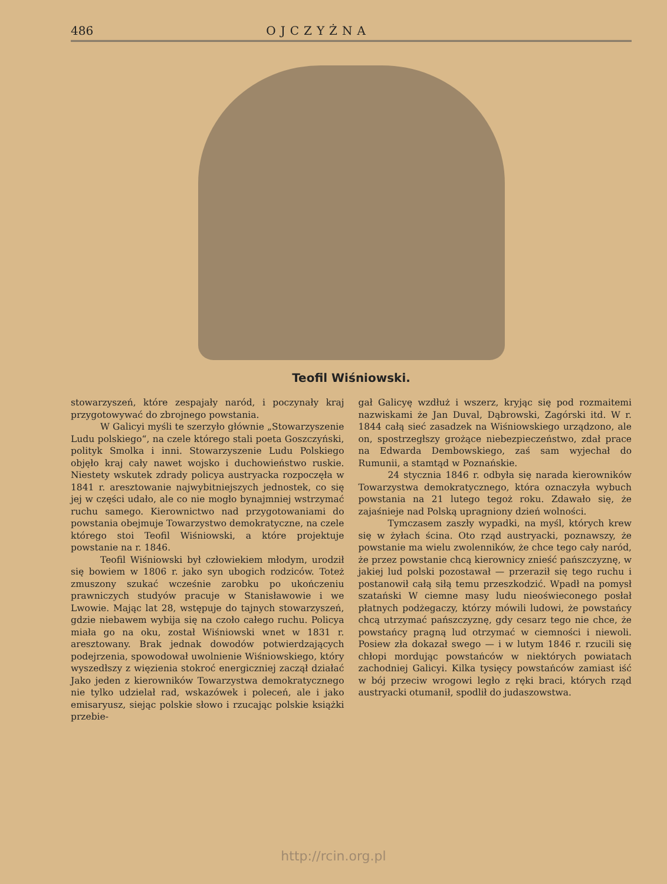486 OJCZYŻNA
Teofil Wiśniowski.
stowarzyszeń, które zespajały naród, i poczynały kraj przygotowywać do zbrojnego powstania.
W Galicyi myśli te szerzyło głównie „Stowarzyszenie Ludu polskiego“, na czele którego stali poeta Goszczyński, polityk Smolka i inni. Stowarzyszenie Ludu Polskiego objęło kraj cały nawet wojsko i duchowieństwo ruskie. Niestety wskutek zdrady policya austryacka rozpoczęła w 1841 r. aresztowanie najwybitniejszych jednostek, co się jej w części udało, ale co nie mogło bynajmniej wstrzymać ruchu samego. Kierownictwo nad przygotowaniami do powstania obejmuje Towarzystwo demokratyczne, na czele którego stoi Teofil Wiśniowski, a które projektuje powstanie na r. 1846.
Teofil Wiśniowski był człowiekiem młodym, urodził się bowiem w 1806 r. jako syn ubogich rodziców. Toteż zmuszony szukać wcześnie zarobku po ukończeniu prawniczych studyów pracuje w Stanisławowie i we Lwowie. Mając lat 28, wstępuje do tajnych stowarzyszeń, gdzie niebawem wybija się na czoło całego ruchu. Policya miała go na oku, został Wiśniowski wnet w 1831 r. aresztowany. Brak jednak dowodów potwierdzających podejrzenia, spowodował uwolnienie Wiśniowskiego, który wyszedłszy z więzienia stokroć energiczniej zaczął działać Jako jeden z kierowników Towarzystwa demokratycznego nie tylko udzielał rad, wskazówek i poleceń, ale i jako emisaryusz, siejąc polskie słowo i rzucając polskie książki przebie-
gał Galicyę wzdłuż i wszerz, kryjąc się pod rozmaitemi nazwiskami że Jan Duval, Dąbrowski, Zagórski itd. W r. 1844 całą sieć zasadzek na Wiśniowskiego urządzono, ale on, spostrzegłszy grożące niebezpieczeństwo, zdał prace na Edwarda Dembowskiego, zaś sam wyjechał do Rumunii, a stamtąd w Poznańskie.
24 stycznia 1846 r. odbyła się narada kierowników Towarzystwa demokratycznego, która oznaczyła wybuch powstania na 21 lutego tegoż roku. Zdawało się, że zajaśnieje nad Polską upragniony dzień wolności.
Tymczasem zaszły wypadki, na myśl, których krew się w żyłach ścina. Oto rząd austryacki, poznawszy, że powstanie ma wielu zwolenników, że chce tego cały naród, że przez powstanie chcą kierownicy znieść pańszczyznę, w jakiej lud polski pozostawał — przeraził się tego ruchu i postanowił całą siłą temu przeszkodzić. Wpadł na pomysł szatański W ciemne masy ludu nieoświeconego posłał płatnych podżegaczy, którzy mówili ludowi, że powstańcy chcą utrzymać pańszczyznę, gdy cesarz tego nie chce, że powstańcy pragną lud otrzymać w ciemności i niewoli. Posiew zła dokazał swego — i w lutym 1846 r. rzucili się chłopi mordując powstańców w niektórych powiatach zachodniej Galicyi. Kilka tysięcy powstańców zamiast iść w bój przeciw wrogowi legło z ręki braci, których rząd austryacki otumanił, spodlił do judaszowstwa.
http://rcin.org.pl